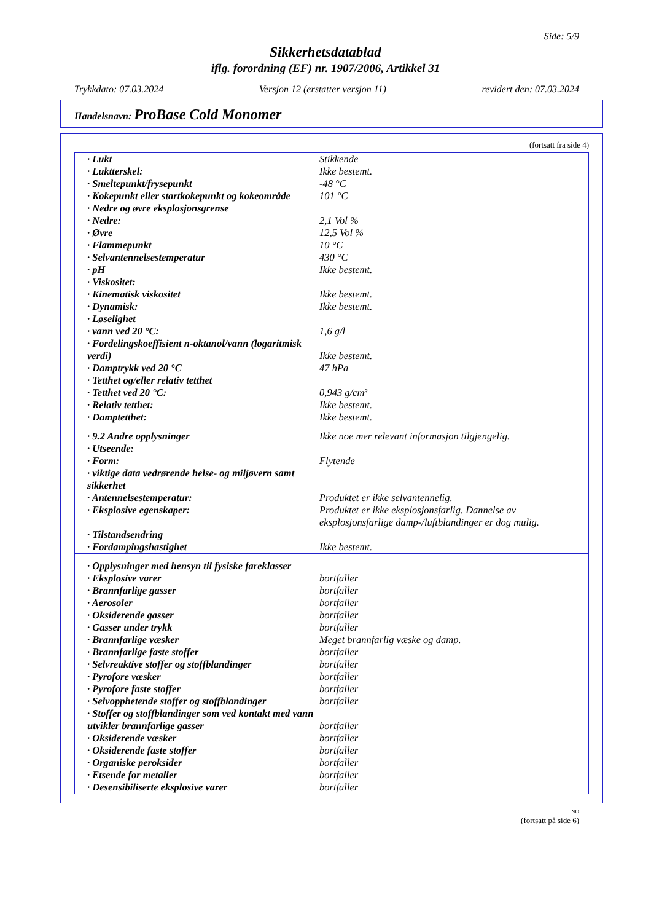Side: 5/9
Sikkerhetsdatablad
iflg. forordning (EF) nr. 1907/2006, Artikkel 31
Trykkdato: 07.03.2024 Versjon 12 (erstatter versjon 11) revidert den: 07.03.2024
Handelsnavn: ProBase Cold Monomer
(fortsatt fra side 4)
| · Lukt | Stikkende |
| · Luktterskel: | Ikke bestemt. |
| · Smeltepunkt/frysepunkt | -48 °C |
| · Kokepunkt eller startkokepunkt og kokeområde | 101 °C |
| · Nedre og øvre eksplosjonsgrense | |
| · Nedre: | 2,1 Vol % |
| · Øvre | 12,5 Vol % |
| · Flammepunkt | 10 °C |
| · Selvantennelsestemperatur | 430 °C |
| · pH | Ikke bestemt. |
| · Viskositet: | |
| · Kinematisk viskositet | Ikke bestemt. |
| · Dynamisk: | Ikke bestemt. |
| · Løselighet | |
| · vann ved 20 °C: | 1,6 g/l |
| · Fordelingskoeffisient n-oktanol/vann (logaritmisk verdi) | Ikke bestemt. |
| · Damptrykk ved 20 °C | 47 hPa |
| · Tetthet og/eller relativ tetthet | |
| · Tetthet ved 20 °C: | 0,943 g/cm³ |
| · Relativ tetthet: | Ikke bestemt. |
| · Damptetthet: | Ikke bestemt. |
| · 9.2 Andre opplysninger | Ikke noe mer relevant informasjon tilgjengelig. |
| · Utseende: | |
| · Form: | Flytende |
| · viktige data vedrørende helse- og miljøvern samt sikkerhet | |
| · Antennelsestemperatur: | Produktet er ikke selvantennelig. |
| · Eksplosive egenskaper: | Produktet er ikke eksplosjonsfarlig. Dannelse av eksplosjonsfarlige damp-/luftblandinger er dog mulig. |
| · Tilstandsendring | |
| · Fordampingshastighet | Ikke bestemt. |
| · Opplysninger med hensyn til fysiske fareklasser | |
| · Eksplosive varer | bortfaller |
| · Brannfarlige gasser | bortfaller |
| · Aerosoler | bortfaller |
| · Oksiderende gasser | bortfaller |
| · Gasser under trykk | bortfaller |
| · Brannfarlige væsker | Meget brannfarlig væske og damp. |
| · Brannfarlige faste stoffer | bortfaller |
| · Selvreaktive stoffer og stoffblandinger | bortfaller |
| · Pyrofore væsker | bortfaller |
| · Pyrofore faste stoffer | bortfaller |
| · Selvopphetende stoffer og stoffblandinger | bortfaller |
| · Stoffer og stoffblandinger som ved kontakt med vann utvikler brannfarlige gasser | bortfaller |
| · Oksiderende væsker | bortfaller |
| · Oksiderende faste stoffer | bortfaller |
| · Organiske peroksider | bortfaller |
| · Etsende for metaller | bortfaller |
| · Desensibiliserte eksplosive varer | bortfaller |
NO
(fortsatt på side 6)